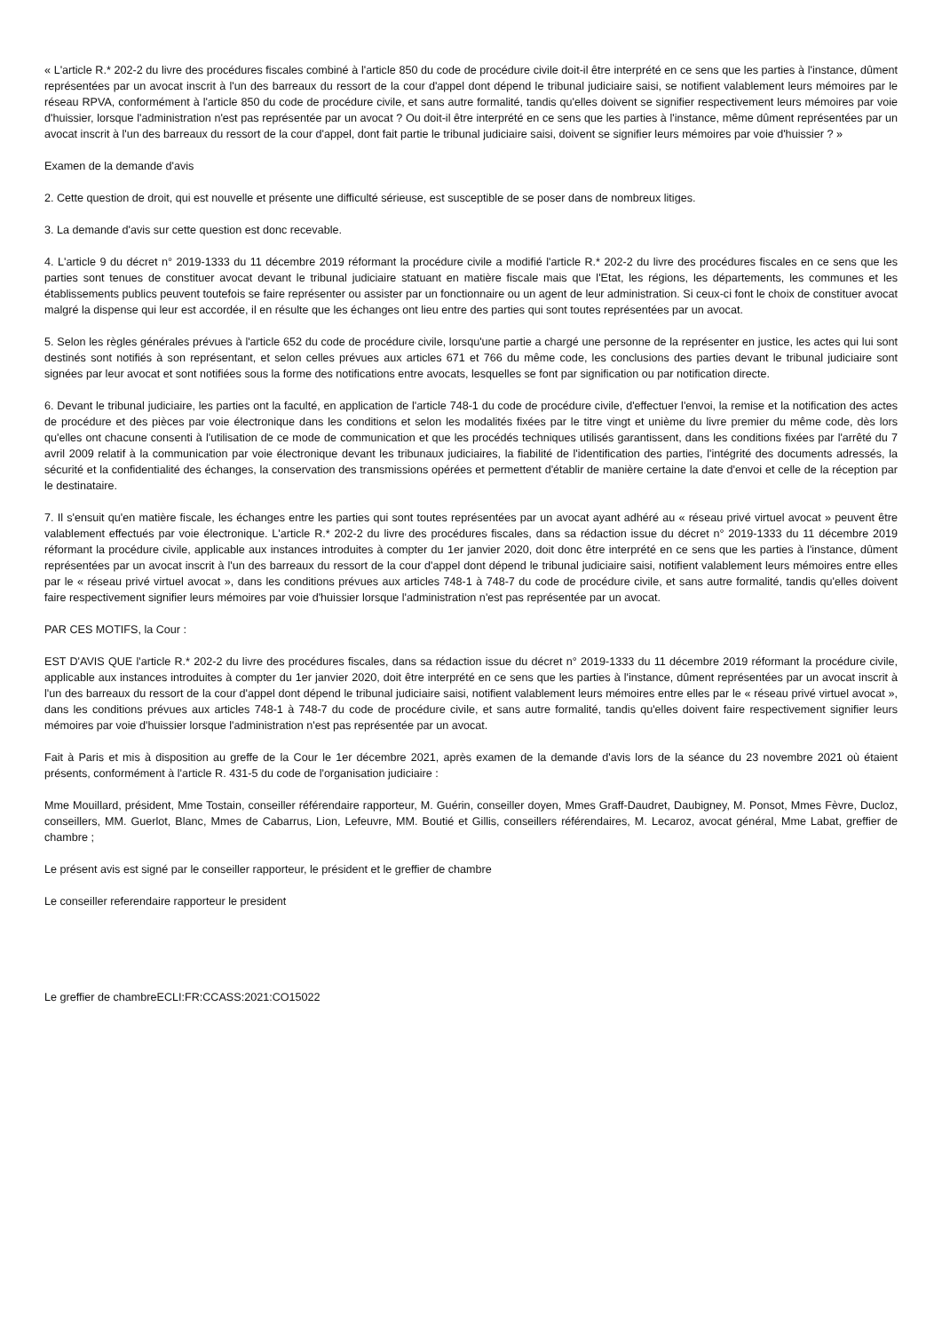« L'article R.* 202-2 du livre des procédures fiscales combiné à l'article 850 du code de procédure civile doit-il être interprété en ce sens que les parties à l'instance, dûment représentées par un avocat inscrit à l'un des barreaux du ressort de la cour d'appel dont dépend le tribunal judiciaire saisi, se notifient valablement leurs mémoires par le réseau RPVA, conformément à l'article 850 du code de procédure civile, et sans autre formalité, tandis qu'elles doivent se signifier respectivement leurs mémoires par voie d'huissier, lorsque l'administration n'est pas représentée par un avocat ? Ou doit-il être interprété en ce sens que les parties à l'instance, même dûment représentées par un avocat inscrit à l'un des barreaux du ressort de la cour d'appel, dont fait partie le tribunal judiciaire saisi, doivent se signifier leurs mémoires par voie d'huissier ? »
Examen de la demande d'avis
2. Cette question de droit, qui est nouvelle et présente une difficulté sérieuse, est susceptible de se poser dans de nombreux litiges.
3. La demande d'avis sur cette question est donc recevable.
4. L'article 9 du décret n° 2019-1333 du 11 décembre 2019 réformant la procédure civile a modifié l'article R.* 202-2 du livre des procédures fiscales en ce sens que les parties sont tenues de constituer avocat devant le tribunal judiciaire statuant en matière fiscale mais que l'Etat, les régions, les départements, les communes et les établissements publics peuvent toutefois se faire représenter ou assister par un fonctionnaire ou un agent de leur administration. Si ceux-ci font le choix de constituer avocat malgré la dispense qui leur est accordée, il en résulte que les échanges ont lieu entre des parties qui sont toutes représentées par un avocat.
5. Selon les règles générales prévues à l'article 652 du code de procédure civile, lorsqu'une partie a chargé une personne de la représenter en justice, les actes qui lui sont destinés sont notifiés à son représentant, et selon celles prévues aux articles 671 et 766 du même code, les conclusions des parties devant le tribunal judiciaire sont signées par leur avocat et sont notifiées sous la forme des notifications entre avocats, lesquelles se font par signification ou par notification directe.
6. Devant le tribunal judiciaire, les parties ont la faculté, en application de l'article 748-1 du code de procédure civile, d'effectuer l'envoi, la remise et la notification des actes de procédure et des pièces par voie électronique dans les conditions et selon les modalités fixées par le titre vingt et unième du livre premier du même code, dès lors qu'elles ont chacune consenti à l'utilisation de ce mode de communication et que les procédés techniques utilisés garantissent, dans les conditions fixées par l'arrêté du 7 avril 2009 relatif à la communication par voie électronique devant les tribunaux judiciaires, la fiabilité de l'identification des parties, l'intégrité des documents adressés, la sécurité et la confidentialité des échanges, la conservation des transmissions opérées et permettent d'établir de manière certaine la date d'envoi et celle de la réception par le destinataire.
7. Il s'ensuit qu'en matière fiscale, les échanges entre les parties qui sont toutes représentées par un avocat ayant adhéré au « réseau privé virtuel avocat » peuvent être valablement effectués par voie électronique. L'article R.* 202-2 du livre des procédures fiscales, dans sa rédaction issue du décret n° 2019-1333 du 11 décembre 2019 réformant la procédure civile, applicable aux instances introduites à compter du 1er janvier 2020, doit donc être interprété en ce sens que les parties à l'instance, dûment représentées par un avocat inscrit à l'un des barreaux du ressort de la cour d'appel dont dépend le tribunal judiciaire saisi, notifient valablement leurs mémoires entre elles par le « réseau privé virtuel avocat », dans les conditions prévues aux articles 748-1 à 748-7 du code de procédure civile, et sans autre formalité, tandis qu'elles doivent faire respectivement signifier leurs mémoires par voie d'huissier lorsque l'administration n'est pas représentée par un avocat.
PAR CES MOTIFS, la Cour :
EST D'AVIS QUE l'article R.* 202-2 du livre des procédures fiscales, dans sa rédaction issue du décret n° 2019-1333 du 11 décembre 2019 réformant la procédure civile, applicable aux instances introduites à compter du 1er janvier 2020, doit être interprété en ce sens que les parties à l'instance, dûment représentées par un avocat inscrit à l'un des barreaux du ressort de la cour d'appel dont dépend le tribunal judiciaire saisi, notifient valablement leurs mémoires entre elles par le « réseau privé virtuel avocat », dans les conditions prévues aux articles 748-1 à 748-7 du code de procédure civile, et sans autre formalité, tandis qu'elles doivent faire respectivement signifier leurs mémoires par voie d'huissier lorsque l'administration n'est pas représentée par un avocat.
Fait à Paris et mis à disposition au greffe de la Cour le 1er décembre 2021, après examen de la demande d'avis lors de la séance du 23 novembre 2021 où étaient présents, conformément à l'article R. 431-5 du code de l'organisation judiciaire :
Mme Mouillard, président, Mme Tostain, conseiller référendaire rapporteur, M. Guérin, conseiller doyen, Mmes Graff-Daudret, Daubigney, M. Ponsot, Mmes Fèvre, Ducloz, conseillers, MM. Guerlot, Blanc, Mmes de Cabarrus, Lion, Lefeuvre, MM. Boutié et Gillis, conseillers référendaires, M. Lecaroz, avocat général, Mme Labat, greffier de chambre ;
Le présent avis est signé par le conseiller rapporteur, le président et le greffier de chambre
Le conseiller referendaire rapporteur le president
Le greffier de chambreECLI:FR:CCASS:2021:CO15022